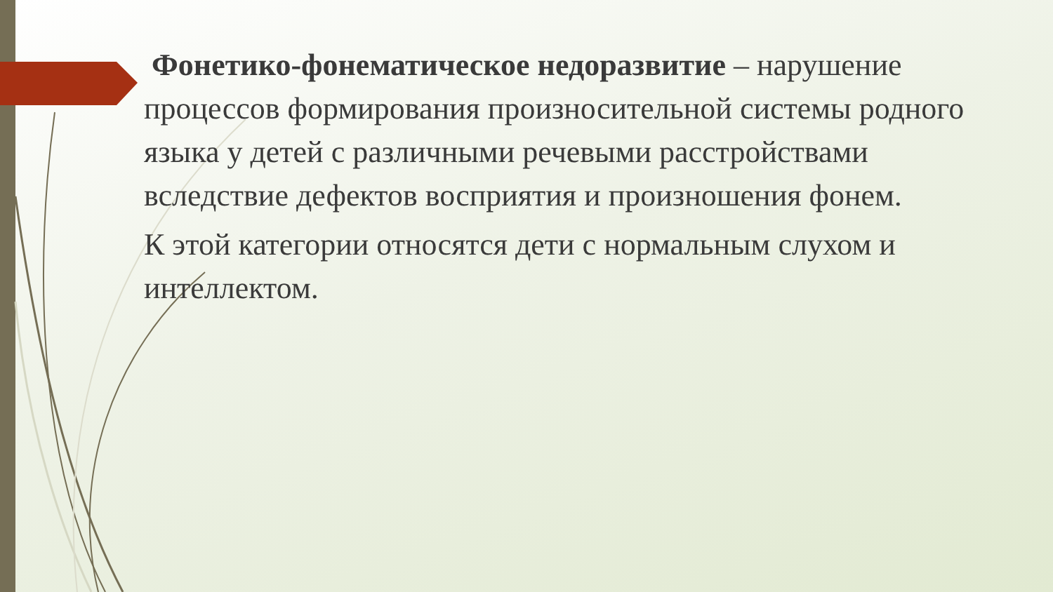Фонетико-фонематическое недоразвитие – нарушение процессов формирования произносительной системы родного языка у детей с различными речевыми расстройствами вследствие дефектов восприятия и произношения фонем.
К этой категории относятся дети с нормальным слухом и интеллектом.